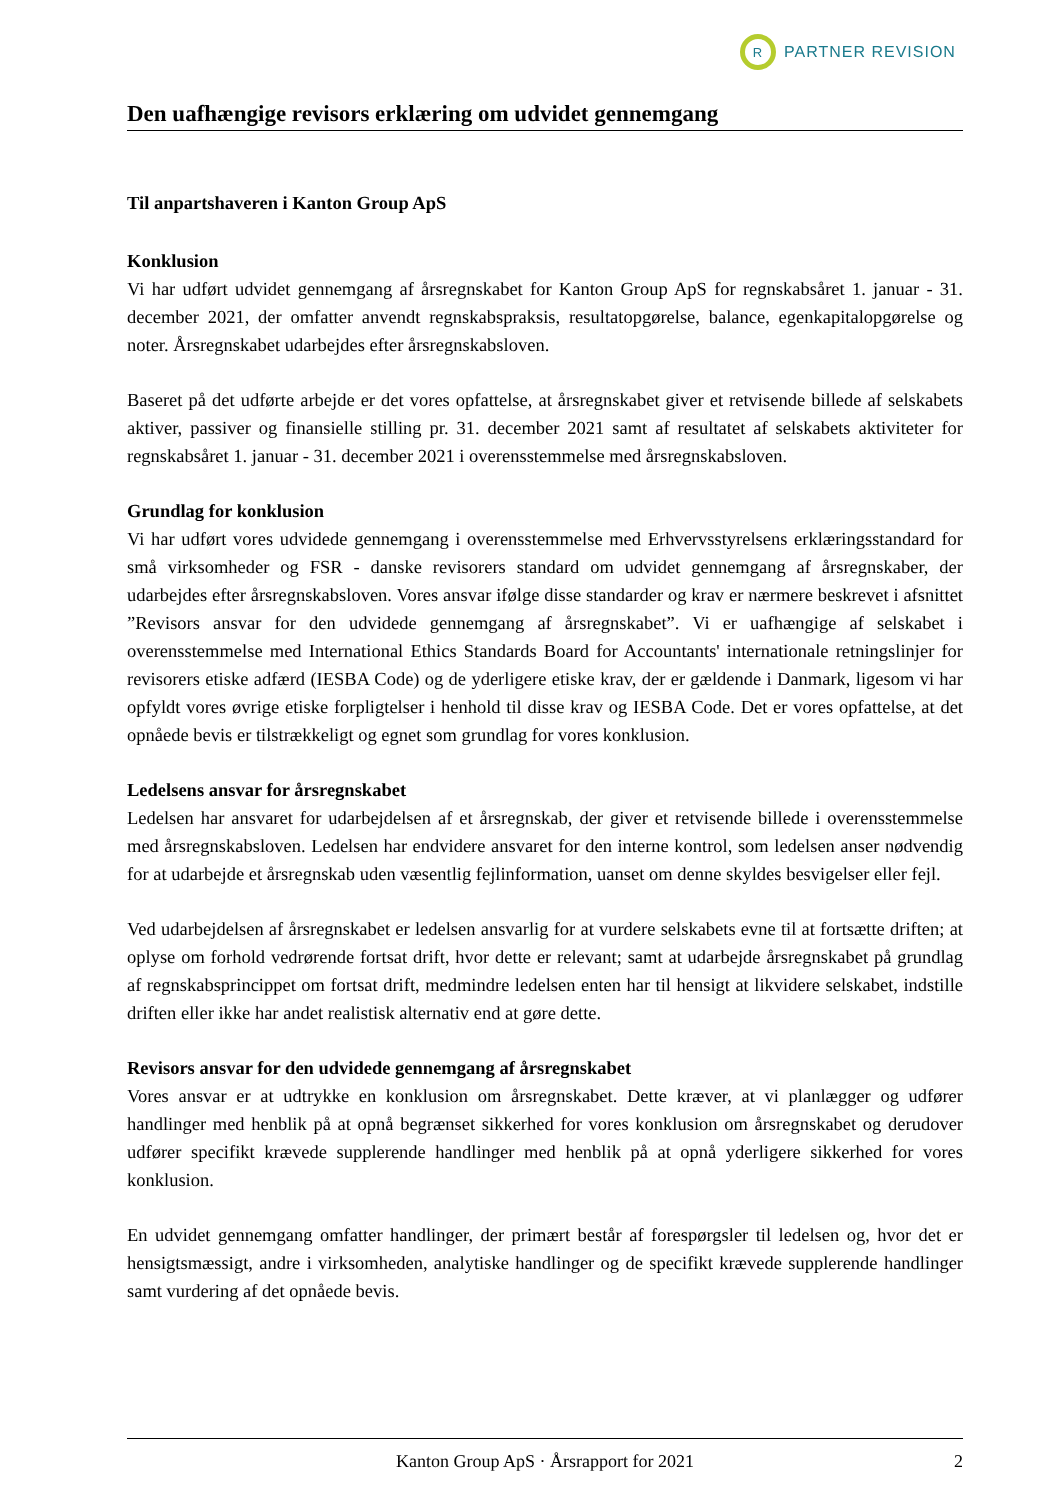R
PARTNER REVISION
Den uafhængige revisors erklæring om udvidet gennemgang
Til anpartshaveren i Kanton Group ApS
Konklusion
Vi har udført udvidet gennemgang af årsregnskabet for Kanton Group ApS for regnskabsåret 1. januar - 31. december 2021, der omfatter anvendt regnskabspraksis, resultatopgørelse, balance, egenkapitalopgørelse og noter. Årsregnskabet udarbejdes efter årsregnskabsloven.
Baseret på det udførte arbejde er det vores opfattelse, at årsregnskabet giver et retvisende billede af selskabets aktiver, passiver og finansielle stilling pr. 31. december 2021 samt af resultatet af selskabets aktiviteter for regnskabsåret 1. januar - 31. december 2021 i overensstemmelse med årsregnskabsloven.
Grundlag for konklusion
Vi har udført vores udvidede gennemgang i overensstemmelse med Erhvervsstyrelsens erklæringsstandard for små virksomheder og FSR - danske revisorers standard om udvidet gennemgang af årsregnskaber, der udarbejdes efter årsregnskabsloven. Vores ansvar ifølge disse standarder og krav er nærmere beskrevet i afsnittet ”Revisors ansvar for den udvidede gennemgang af årsregnskabet”. Vi er uafhængige af selskabet i overensstemmelse med International Ethics Standards Board for Accountants' internationale retningslinjer for revisorers etiske adfærd (IESBA Code) og de yderligere etiske krav, der er gældende i Danmark, ligesom vi har opfyldt vores øvrige etiske forpligtelser i henhold til disse krav og IESBA Code. Det er vores opfattelse, at det opnåede bevis er tilstrækkeligt og egnet som grundlag for vores konklusion.
Ledelsens ansvar for årsregnskabet
Ledelsen har ansvaret for udarbejdelsen af et årsregnskab, der giver et retvisende billede i overensstemmelse med årsregnskabsloven. Ledelsen har endvidere ansvaret for den interne kontrol, som ledelsen anser nødvendig for at udarbejde et årsregnskab uden væsentlig fejlinformation, uanset om denne skyldes besvigelser eller fejl.
Ved udarbejdelsen af årsregnskabet er ledelsen ansvarlig for at vurdere selskabets evne til at fortsætte driften; at oplyse om forhold vedrørende fortsat drift, hvor dette er relevant; samt at udarbejde årsregnskabet på grundlag af regnskabsprincippet om fortsat drift, medmindre ledelsen enten har til hensigt at likvidere selskabet, indstille driften eller ikke har andet realistisk alternativ end at gøre dette.
Revisors ansvar for den udvidede gennemgang af årsregnskabet
Vores ansvar er at udtrykke en konklusion om årsregnskabet. Dette kræver, at vi planlægger og udfører handlinger med henblik på at opnå begrænset sikkerhed for vores konklusion om årsregnskabet og derudover udfører specifikt krævede supplerende handlinger med henblik på at opnå yderligere sikkerhed for vores konklusion.
En udvidet gennemgang omfatter handlinger, der primært består af forespørgsler til ledelsen og, hvor det er hensigtsmæssigt, andre i virksomheden, analytiske handlinger og de specifikt krævede supplerende handlinger samt vurdering af det opnåede bevis.
Kanton Group ApS · Årsrapport for 2021 2